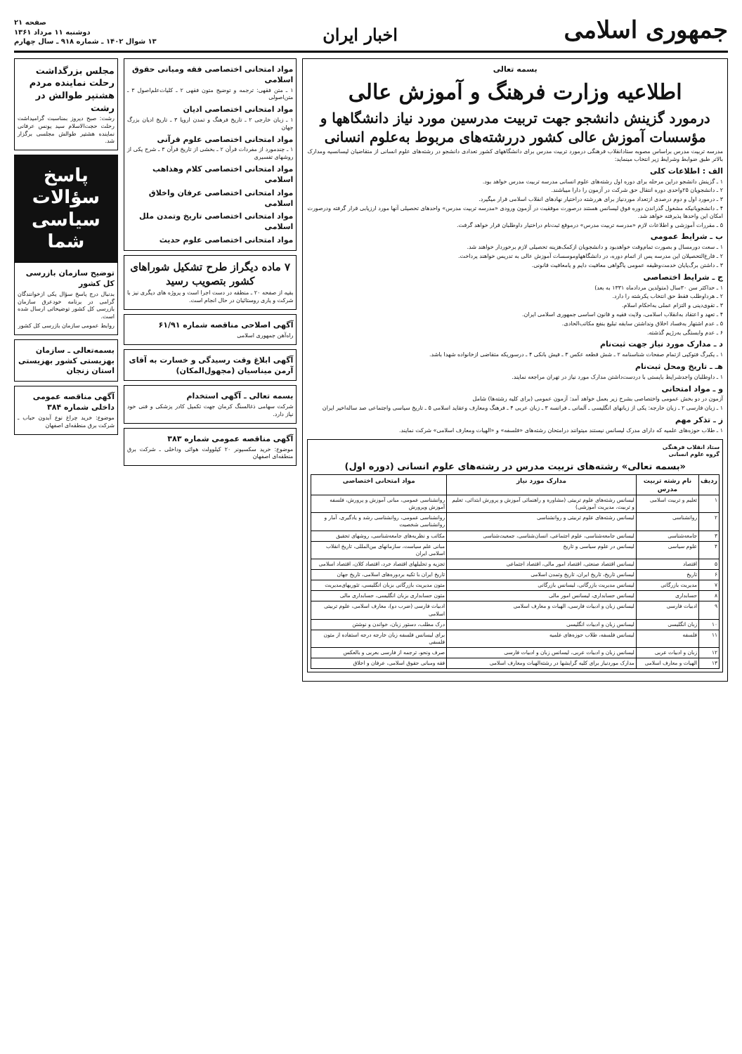جمهوری اسلامی
اخبار ایران
صفحه ۲۱
دوشنبه ۱۱ مرداد ۱۳۶۱
۱۳ شوال ۱۴۰۲ ـ شماره ۹۱۸ ـ سال چهارم
بسمه تعالی
اطلاعیه وزارت فرهنگ و آموزش عالی
درمورد گزینش دانشجو جهت تربیت مدرسین مورد نیاز دانشگاهها و مؤسسات آموزش عالی کشور دررشته‌های مربوط به‌علوم انسانی
مدرسه تربیت مدرس براساس مصوبه ستادانقلاب فرهنگی درمورد تربیت مدرس برای دانشگاههای کشور تعدادی دانشجو در رشته‌های علوم انسانی از متقاضیان لیسانسیه ومدارک بالاتر طبق ضوابط وشرایط زیر انتخاب مینماید:
الف : اطلاعات کلی
۱ ـ گزینش دانشجو دراین مرحله برای دوره اول رشته‌های علوم انسانی مدرسه تربیت مدرس خواهد بود.
۲ ـ دانشجویان ۲۵واحدی دوره انتقال حق شرکت در آزمون را دارا میباشند.
۳ ـ درمورد اول و دوم درصدی ازتعداد موردنیاز برای هررشته دراختیار نهادهای انقلاب اسلامی قرار میگیرد.
۴ ـ دانشجویانیکه مشغول گذراندن دوره فوق لیسانس هستند درصورت موفقیت در آزمون ورودی «مدرسه تربیت مدرس» واحدهای تحصیلی آنها مورد ارزیابی قرار گرفته ودرصورت امکان این واحدها پذیرفته خواهد شد.
۵ ـ مقررات آموزشی و اطلاعات لازم «مدرسه تربیت مدرس» درموقع ثبت‌نام دراختیار داوطلبان قرار خواهد گرفت.
ب ـ شرایط عمومی
۱ ـ سعت دورمسال و بصورت تمام‌وقت خواهدبود و دانشجویان ازکمک‌هزینه تحصیلی لازم برخوردار خواهند شد.
۲ ـ فارغ‌التحصیلان این مدرسه پس از اتمام دوره، در دانشگاههاوموسسات آموزش عالی به تدریس خواهند پرداخت.
۳ ـ داشتن برگ‌پایان خدمت‌وظیفه عمومی یاگواهی معافیت دایم و یامعافیت قانونی.
ج ـ شرایط اختصاصی
۱ ـ حداکثر سن ۳۰سال (متولدین مردادماه ۱۳۳۱ به بعد)
۲ ـ هرداوطلب فقط حق انتخاب یکرشته را دارد.
۳ ـ تقوی‌دینی و التزام عملی به‌احکام اسلام.
۴ ـ تعهد و اعتقاد به‌انقلاب اسلامی، ولایت فقیه و قانون اساسی جمهوری اسلامی ایران.
۵ ـ عدم اشتهار به‌فساد اخلاق ونداشتن سابقه تبلیغ بنفع مکاتب‌الحادی.
۶ ـ عدم وابستگی به‌رژیم گذشته.
د ـ مدارک مورد نیاز جهت ثبت‌نام
۱ ـ یکبرگ فتوکپی ازتمام صفحات شناسنامه ۲ ـ شش قطعه عکس ۳ ـ فیش بانکی ۴ ـ درسوریکه متقاضی ازخانواده شهدا باشد.
هـ ـ تاریخ ومحل ثبت‌نام
۱ ـ داوطلبان واجدشرایط بایستی با دردست‌داشتن مدارک مورد نیاز در تهران مراجعه نمایند.
و ـ مواد امتحانی
آزمون در دو بخش عمومی واختصاصی بشرح زیر بعمل خواهد آمد: آزمون عمومی (برای کلیه رشته‌ها) شامل
۱ ـ زبان فارسی ۲ ـ زبان خارجه: یکی از زبانهای انگلیسی ـ آلمانی ـ فرانسه ۳ ـ زبان عربی ۴ ـ فرهنگ ومعارف وعقاید اسلامی ۵ ـ تاریخ سیاسی واجتماعی صد ساله‌اخیر ایران
ز ـ تذکر مهم
۱ ـ طلاب حوزه‌های علمیه که دارای مدرک لیسانس نیستند میتوانند درامتحان رشته‌های «فلسفه» و «الهیات ومعارف اسلامی» شرکت نمایند.
ستاد انقلاب فرهنگی
گروه علوم انسانی
«بسمه تعالی» رشته‌های تربیت مدرس در رشته‌های علوم انسانی (دوره اول)
| ردیف | نام رشته تربیت مدرس | مدارک مورد نیاز | مواد امتحانی اختصاصی |
| --- | --- | --- | --- |
| ۱ | تعلیم و تربیت اسلامی | لیسانس رشته‌های علوم تربیتی (مشاوره و راهنمائی آموزش و پرورش ابتدائی، تعلیم و تربیت، مدیریت آموزشی) | روانشناسی عمومی، مبانی آموزش و پرورش، فلسفه آموزش وپرورش |
| ۲ | روانشناسی | لیسانس رشته‌های علوم تربیتی و روانشناسی | روانشناسی عمومی، روانشناسی رشد و یادگیری، آمار و روانشناسی شخصیت |
| ۳ | جامعه‌شناسی | لیسانس جامعه‌شناسی، علوم اجتماعی، انسان‌شناسی، جمعیت‌شناسی | مکاتب و نظریه‌های جامعه‌شناسی، روشهای تحقیق |
| ۴ | علوم سیاسی | لیسانس در علوم سیاسی و تاریخ | مبانی علم سیاست، سازمانهای بین‌المللی، تاریخ انقلاب اسلامی ایران |
| ۵ | اقتصاد | لیسانس اقتصاد صنعتی، اقتصاد امور مالی، اقتصاد اجتماعی | تجزیه و تحلیلهای اقتصاد خرد، اقتصاد کلان، اقتصاد اسلامی |
| ۶ | تاریخ | لیسانس تاریخ، تاریخ ایران، تاریخ وتمدن اسلامی | تاریخ ایران با تکیه بردوره‌های اسلامی، تاریخ جهان |
| ۷ | مدیریت بازرگانی | لیسانس مدیریت بازرگانی، لیسانس بازرگانی | متون مدیریت بازرگانی بزبان انگلیسی، تئوریهای‌مدیریت |
| ۸ | حسابداری | لیسانس حسابداری، لیسانس امور مالی | متون حسابداری بزبان انگلیسی، حسابداری مالی |
| ۹ | ادبیات فارسی | لیسانس زبان و ادبیات فارسی، الهیات و معارف اسلامی | ادبیات فارسی (ضرب دو)، معارف اسلامی، علوم تربیتی اسلامی |
| ۱۰ | زبان انگلیسی | لیسانس زبان و ادبیات انگلیسی | درک مطلب، دستور زبان، خواندن و نوشتن |
| ۱۱ | فلسفه | لیسانس فلسفه، طلاب حوزه‌های علمیه | برای لیسانس فلسفه زبان خارجه درجه استفاده از متون فلسفی |
| ۱۲ | زبان و ادبیات عربی | لیسانس زبان و ادبیات عربی، لیسانس زبان و ادبیات فارسی | صرف ونحو، ترجمه از فارسی بعربی و بالعکس |
| ۱۳ | الهیات و معارف اسلامی | مدارک موردنیاز برای کلیه گرایشها در رشته‌الهیات ومعارف اسلامی | فقه ومبانی حقوق اسلامی، عرفان و اخلاق |
مواد امتحانی اختصاصی فقه ومبانی حقوق اسلامی
۱ ـ متن فقهی: ترجمه و توضیح متون فقهی ۲ ـ کلیات‌علم‌اصول ۳ ـ متن‌اصولی
مواد امتحانی اختصاصی ادیان
۱ ـ زبان خارجی ۲ ـ تاریخ فرهنگ و تمدن اروپا ۳ ـ تاریخ ادیان بزرگ جهان
مواد امتحانی اختصاصی علوم قرآنی
۱ ـ چندمورد از مفردات قرآن ۲ ـ بخشی از تاریخ قرآن ۳ ـ شرح یکی از روشهای تفسیری
مواد امتحانی اختصاصی کلام وهذاهب اسلامی
مواد امتحانی اختصاصی عرفان واخلاق اسلامی
مواد امتحانی اختصاصی تاریخ وتمدن ملل اسلامی
مواد امتحانی اختصاصی علوم حدیث
۷ ماده دیگراز طرح تشکیل شوراهای کشور بتصویب رسید
بقیه از صفحه ۲۰ ـ منطقه در دست اجرا است و پروژه های دیگری نیز با شرکت و یاری روستائیان در حال انجام است.
آگهی اصلاحی مناقصه شماره ۶۱/۹۱
راه‌آهن جمهوری اسلامی
آگهی ابلاغ وقت رسیدگی و خسارت به آقای آرمن میناسیان (مجهول‌المکان)
بسمه تعالی ـ آگهی استخدام
شرکت سهامی ذغالسنگ کرمان جهت تکمیل کادر پزشکی و فنی خود نیاز دارد.
آگهی مناقصه عمومی شماره ۳۸۳
موضوع: خرید سکسیونر ۲۰ کیلوولت هوائی وداخلی ـ شرکت برق منطقه‌ای اصفهان
مجلس بزرگداشت رحلت نماینده مردم هشتپر طوالش در رشت
رشت: صبح دیروز بمناسبت گرامیداشت رحلت حجت‌الاسلام سید یونس عرفانی نماینده هشتپر طوالش مجلسی برگزار شد.
پاسخ سؤالات سیاسی شما
توضیح سازمان بازرسی کل کشور
بدنبال درج پاسخ سؤال یکی ازخوانندگان گرامی در برنامه خودعرق سازمان بازرسی کل کشور توضیحاتی ارسال شده است.
روابط عمومی سازمان بازرسی کل کشور
بسمه‌تعالی ـ سازمان بهزیستی کشور بهزیستی استان زنجان
آگهی مناقصه عمومی داخلی شماره ۳۸۴
موضوع: خرید چراغ نوع آبدون حباب ـ شرکت برق منطقه‌ای اصفهان